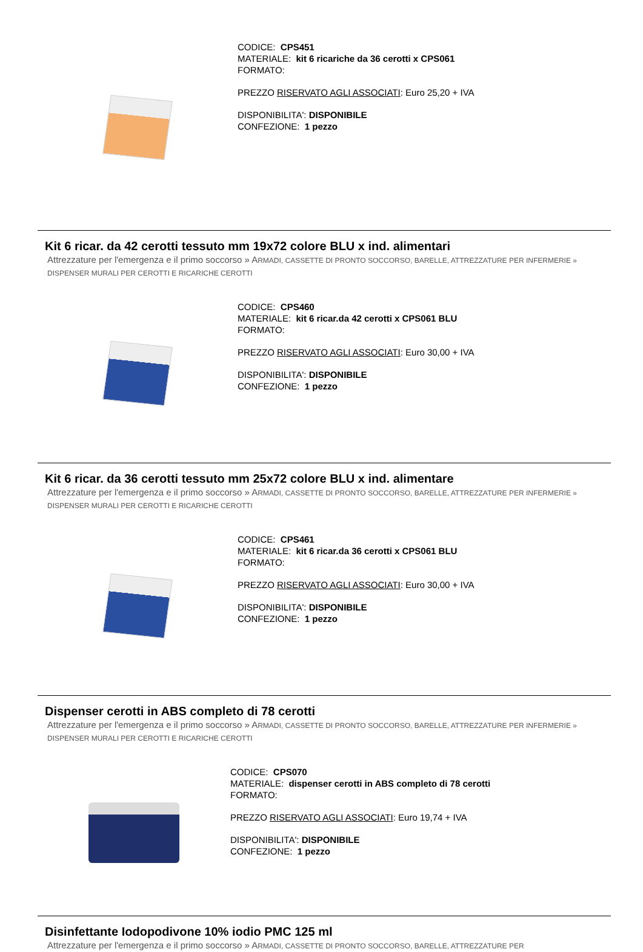CODICE: CPS451
MATERIALE: kit 6 ricariche da 36 cerotti x CPS061
FORMATO:
PREZZO RISERVATO AGLI ASSOCIATI: Euro 25,20 + IVA
DISPONIBILITA': DISPONIBILE
CONFEZIONE: 1 pezzo
Kit 6 ricar. da 42 cerotti tessuto mm 19x72 colore BLU x ind. alimentari
Attrezzature per l'emergenza e il primo soccorso » ARMADI, CASSETTE DI PRONTO SOCCORSO, BARELLE, ATTREZZATURE PER INFERMERIE » DISPENSER MURALI PER CEROTTI E RICARICHE CEROTTI
CODICE: CPS460
MATERIALE: kit 6 ricar.da 42 cerotti x CPS061 BLU
FORMATO:
PREZZO RISERVATO AGLI ASSOCIATI: Euro 30,00 + IVA
DISPONIBILITA': DISPONIBILE
CONFEZIONE: 1 pezzo
Kit 6 ricar. da 36 cerotti tessuto mm 25x72 colore BLU x ind. alimentare
Attrezzature per l'emergenza e il primo soccorso » ARMADI, CASSETTE DI PRONTO SOCCORSO, BARELLE, ATTREZZATURE PER INFERMERIE » DISPENSER MURALI PER CEROTTI E RICARICHE CEROTTI
CODICE: CPS461
MATERIALE: kit 6 ricar.da 36 cerotti x CPS061 BLU
FORMATO:
PREZZO RISERVATO AGLI ASSOCIATI: Euro 30,00 + IVA
DISPONIBILITA': DISPONIBILE
CONFEZIONE: 1 pezzo
Dispenser cerotti in ABS completo di 78 cerotti
Attrezzature per l'emergenza e il primo soccorso » ARMADI, CASSETTE DI PRONTO SOCCORSO, BARELLE, ATTREZZATURE PER INFERMERIE » DISPENSER MURALI PER CEROTTI E RICARICHE CEROTTI
CODICE: CPS070
MATERIALE: dispenser cerotti in ABS completo di 78 cerotti
FORMATO:
PREZZO RISERVATO AGLI ASSOCIATI: Euro 19,74 + IVA
DISPONIBILITA': DISPONIBILE
CONFEZIONE: 1 pezzo
Disinfettante Iodopodivone 10% iodio PMC 125 ml
Attrezzature per l'emergenza e il primo soccorso » ARMADI, CASSETTE DI PRONTO SOCCORSO, BARELLE, ATTREZZATURE PER